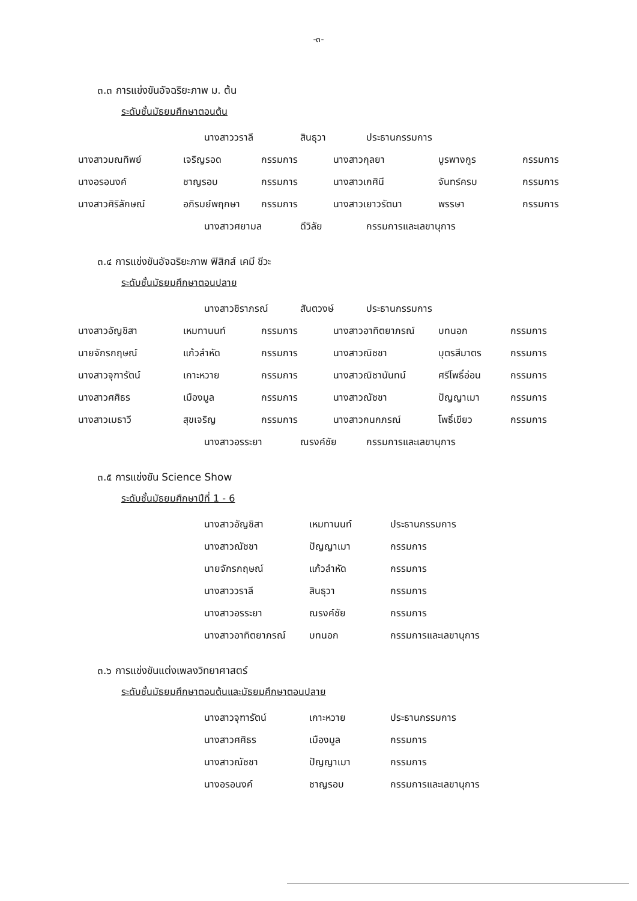-๓-
๓.๓ การแข่งขันอัจฉริยะภาพ ม. ต้น
ระดับชั้นมัธยมศึกษาตอนต้น
| นางสาววราลี | สินธุวา | ประธานกรรมการ |
| นางสาวมณทิพย์ | เจริญรอด | กรรมการ | นางสาวกุลยา | บูรพางกูร | กรรมการ |
| นางอรอนงค์ | ชาญรอบ | กรรมการ | นางสาวเกศินี | จันทร์ครบ | กรรมการ |
| นางสาวศิริลักษณ์ | อภิรมย์พฤกษา | กรรมการ | นางสาวเยาวรัตนา | พรรษา | กรรมการ |
| นางสาวศยามล | ดีวิลัย | กรรมการและเลขานุการ |
๓.๔ การแข่งขันอัจฉริยะภาพ ฟิสิกส์ เคมี ชีวะ
ระดับชั้นมัธยมศึกษาตอนปลาย
| นางสาวชิราภรณ์ | สันตวงษ์ | ประธานกรรมการ |
| นางสาวอัญชิสา | เหมทานนท์ | กรรมการ | นางสาวอาทิตยาภรณ์ | บทนอก | กรรมการ |
| นายจักรกฤษณ์ | แก้วลำหัด | กรรมการ | นางสาวณิชชา | บุตรสีมาตร | กรรมการ |
| นางสาวจุฑารัตน์ | เกาะหวาย | กรรมการ | นางสาวณิชานันทน์ | ศรีโพธิ์อ่อน | กรรมการ |
| นางสาวศศิธร | เมืองมูล | กรรมการ | นางสาวณัชชา | ปัญญาเมา | กรรมการ |
| นางสาวเมธาวี | สุขเจริญ | กรรมการ | นางสาวกนกภรณ์ | โพธิ์เขียว | กรรมการ |
| นางสาวอรระยา | ณรงค์ชัย | กรรมการและเลขานุการ |
๓.๕ การแข่งขัน Science Show
ระดับชั้นมัธยมศึกษาปีที่ 1 - 6
| นางสาวอัญชิสา | เหมทานนท์ | ประธานกรรมการ |
| นางสาวณัชชา | ปัญญาเมา | กรรมการ |
| นายจักรกฤษณ์ | แก้วลำหัด | กรรมการ |
| นางสาววราลี | สินธุวา | กรรมการ |
| นางสาวอรระยา | ณรงค์ชัย | กรรมการ |
| นางสาวอาทิตยาภรณ์ | บทนอก | กรรมการและเลขานุการ |
๓.๖ การแข่งขันแต่งเพลงวิทยาศาสตร์
ระดับชั้นมัธยมศึกษาตอนต้นและมัธยมศึกษาตอนปลาย
| นางสาวจุฑารัตน์ | เกาะหวาย | ประธานกรรมการ |
| นางสาวศศิธร | เมืองมูล | กรรมการ |
| นางสาวณัชชา | ปัญญาเมา | กรรมการ |
| นางอรอนงค์ | ชาญรอบ | กรรมการและเลขานุการ |